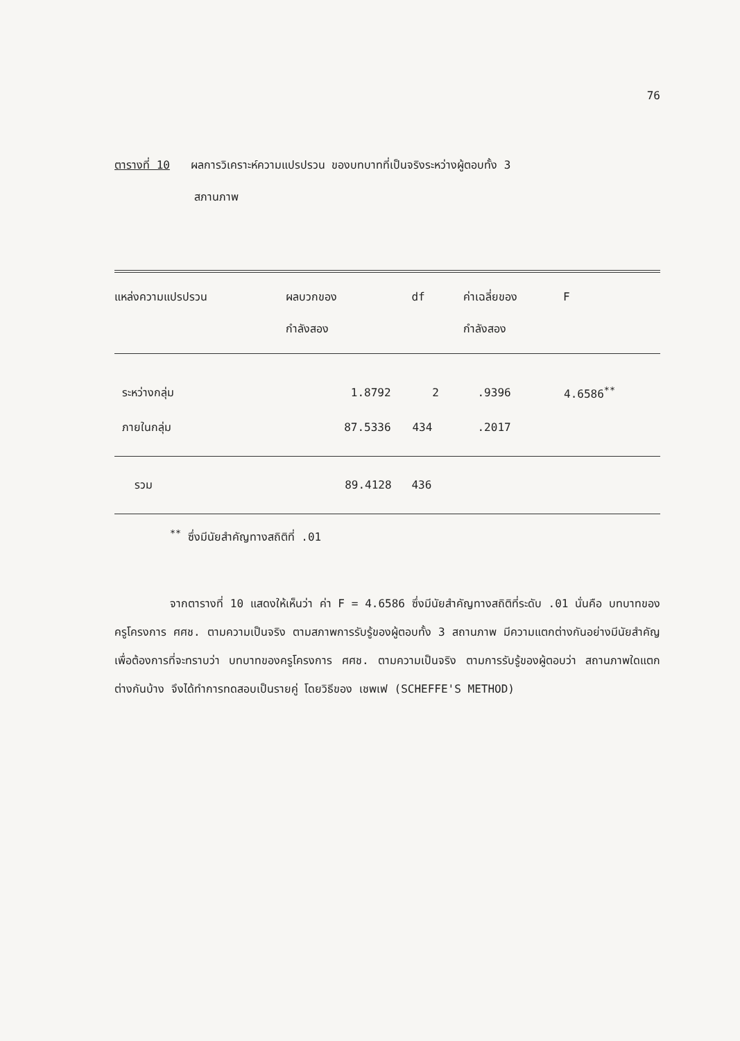76
ตารางที่ 10 ผลการวิเคราะห์ความแปรปรวน ของบทบาทที่เป็นจริงระหว่างผู้ตอบทั้ง 3
สภานภาพ
| แหล่งความแปรปรวน | ผลบวกของ กำลังสอง | df | ค่าเฉลี่ยของ กำลังสอง | F |
| --- | --- | --- | --- | --- |
| ระหว่างกลุ่ม | 1.8792 | 2 | .9396 | 4.6586<sup>**</sup> |
| ภายในกลุ่ม | 87.5336 | 434 | .2017 | |
| รวม | 89.4128 | 436 | | |
<sup>**</sup> ซึ่งมีนัยสำคัญทางสถิติที่ .01
จากตารางที่ 10 แสดงให้เห็นว่า ค่า F = 4.6586 ซึ่งมีนัยสำคัญทางสถิติที่ระดับ .01 นั่นคือ บทบาทของครูโครงการ ศศช. ตามความเป็นจริง ตามสภาพการรับรู้ของผู้ตอบทั้ง 3 สถานภาพ มีความแตกต่างกันอย่างมีนัยสำคัญ เพื่อต้องการที่จะทราบว่า บทบาทของครูโครงการ ศศช. ตามความเป็นจริง ตามการรับรู้ของผู้ตอบว่า สถานภาพใดแตกต่างกันบ้าง จึงได้ทำการทดสอบเป็นรายคู่ โดยวิธีของ เชพเฟ (SCHEFFE'S METHOD)